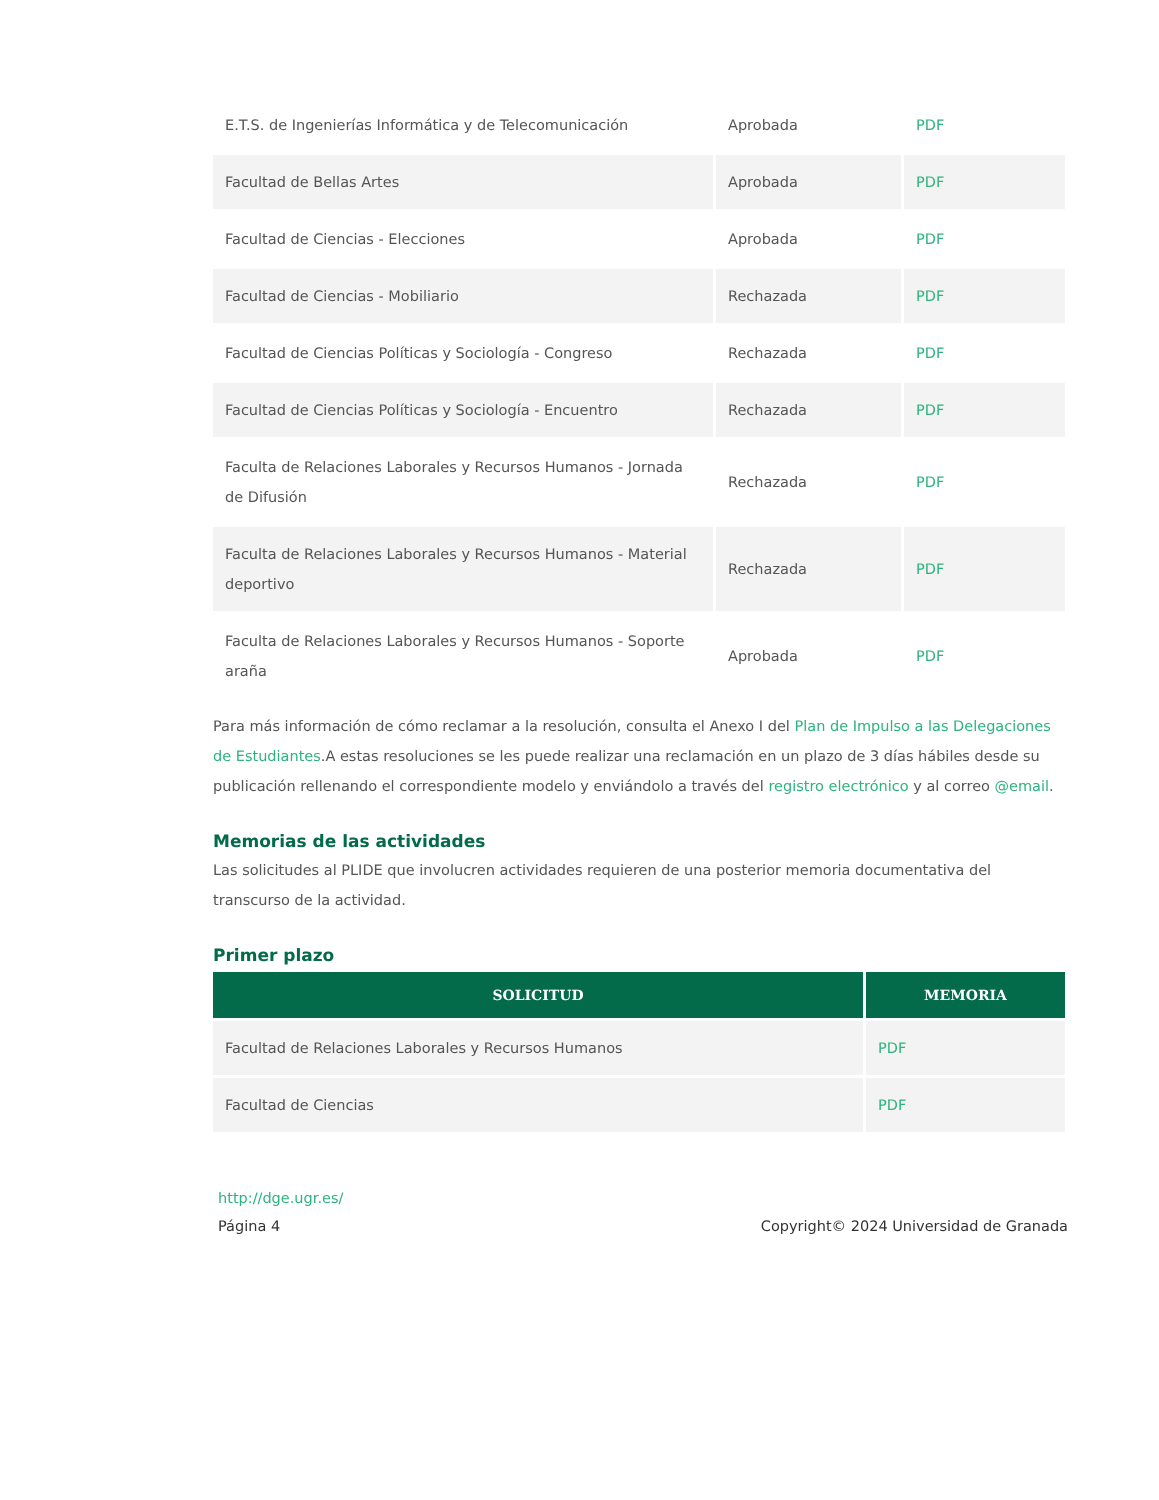| E.T.S. de Ingenierías Informática y de Telecomunicación | Aprobada | PDF |
| Facultad de Bellas Artes | Aprobada | PDF |
| Facultad de Ciencias - Elecciones | Aprobada | PDF |
| Facultad de Ciencias - Mobiliario | Rechazada | PDF |
| Facultad de Ciencias Políticas y Sociología - Congreso | Rechazada | PDF |
| Facultad de Ciencias Políticas y Sociología - Encuentro | Rechazada | PDF |
| Faculta de Relaciones Laborales y Recursos Humanos - Jornada de Difusión | Rechazada | PDF |
| Faculta de Relaciones Laborales y Recursos Humanos - Material deportivo | Rechazada | PDF |
| Faculta de Relaciones Laborales y Recursos Humanos - Soporte araña | Aprobada | PDF |
Para más información de cómo reclamar a la resolución, consulta el Anexo I del Plan de Impulso a las Delegaciones de Estudiantes.A estas resoluciones se les puede realizar una reclamación en un plazo de 3 días hábiles desde su publicación rellenando el correspondiente modelo y enviándolo a través del registro electrónico y al correo @email.
Memorias de las actividades
Las solicitudes al PLIDE que involucren actividades requieren de una posterior memoria documentativa del transcurso de la actividad.
Primer plazo
| SOLICITUD | MEMORIA |
| --- | --- |
| Facultad de Relaciones Laborales y Recursos Humanos | PDF |
| Facultad de Ciencias | PDF |
http://dge.ugr.es/
Página 4 Copyright© 2024 Universidad de Granada